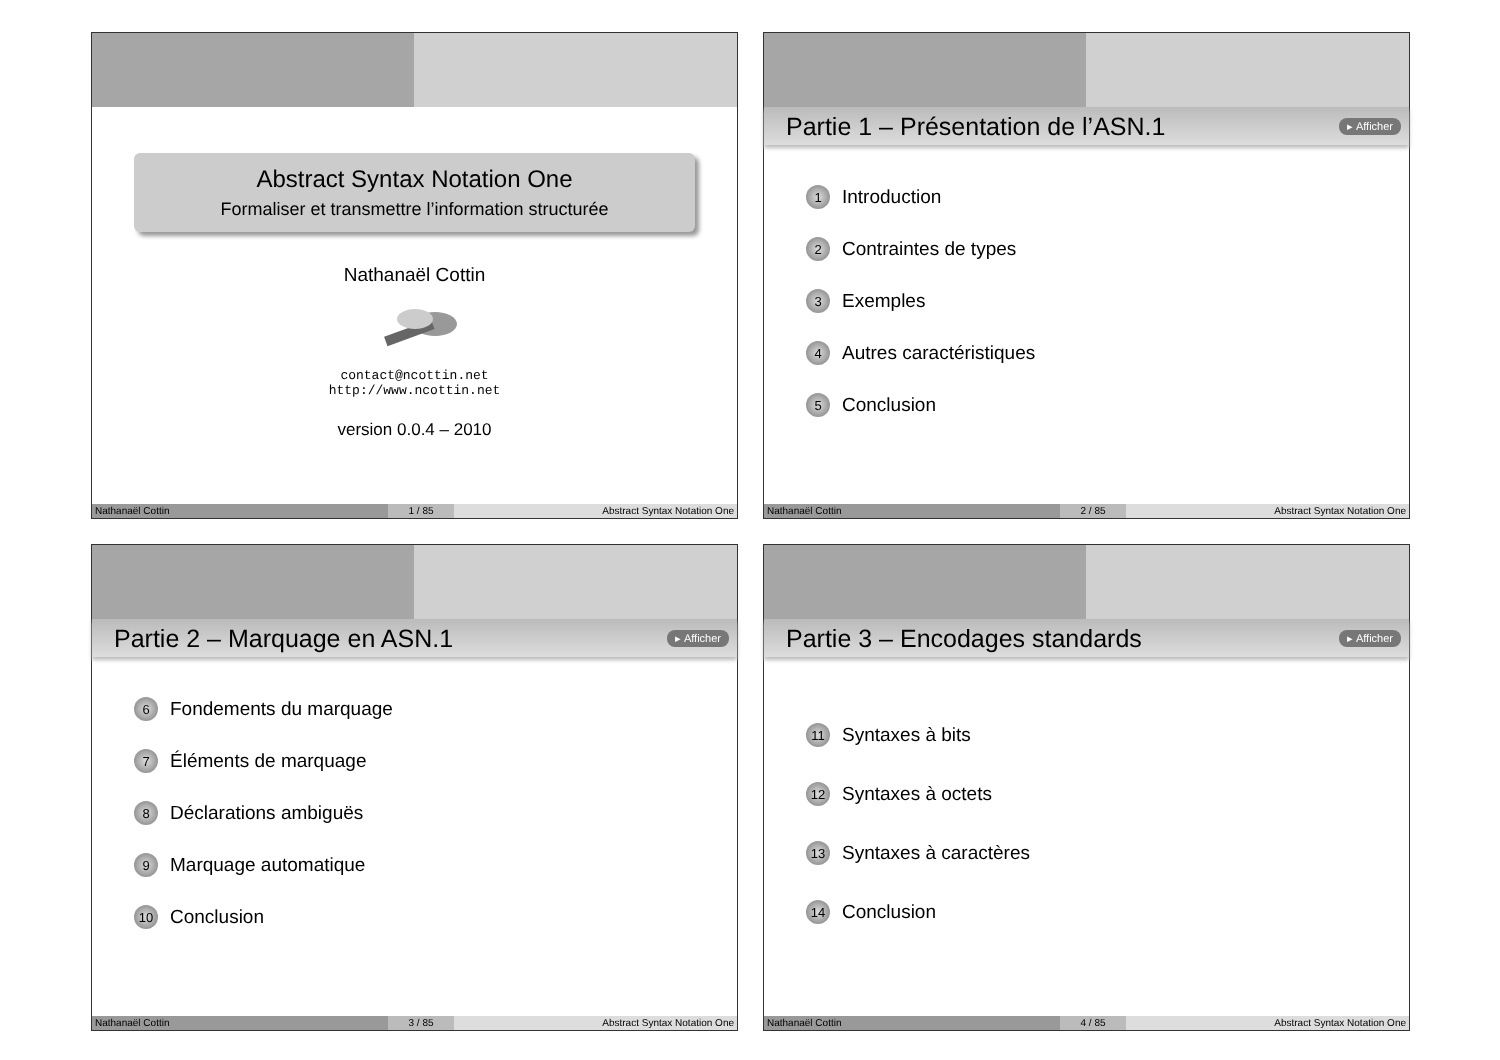Abstract Syntax Notation One
Formaliser et transmettre l’information structurée
Nathanaël Cottin
contact@ncottin.net
http://www.ncottin.net
version 0.0.4 – 2010
Nathanaël Cottin 1 / 85 Abstract Syntax Notation One
Partie 1 – Présentation de l’ASN.1 ▸ Afficher
1 Introduction
2 Contraintes de types
3 Exemples
4 Autres caractéristiques
5 Conclusion
Nathanaël Cottin 2 / 85 Abstract Syntax Notation One
Partie 2 – Marquage en ASN.1 ▸ Afficher
6 Fondements du marquage
7 Éléments de marquage
8 Déclarations ambiguës
9 Marquage automatique
10 Conclusion
Nathanaël Cottin 3 / 85 Abstract Syntax Notation One
Partie 3 – Encodages standards ▸ Afficher
11 Syntaxes à bits
12 Syntaxes à octets
13 Syntaxes à caractères
14 Conclusion
Nathanaël Cottin 4 / 85 Abstract Syntax Notation One